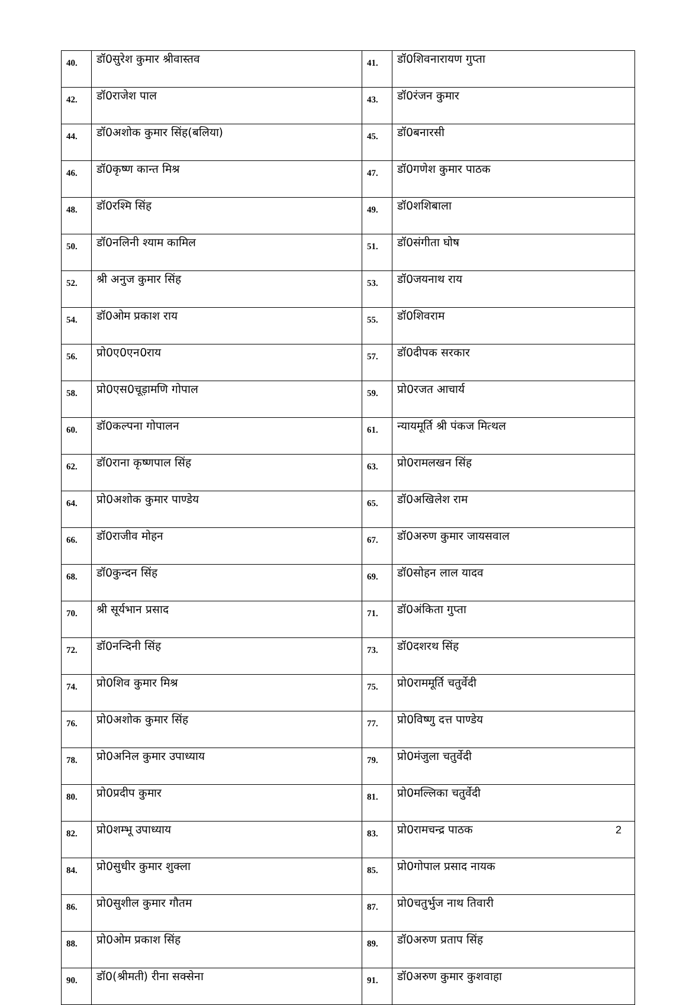| 40. | डॉ0सुरेश कुमार श्रीवास्तव | 41. | डॉ0शिवनारायण गुप्ता |
| 42. | डॉ0राजेश पाल | 43. | डॉ0रंजन कुमार |
| 44. | डॉ0अशोक कुमार सिंह(बलिया) | 45. | डॉ0बनारसी |
| 46. | डॉ0कृष्ण कान्त मिश्र | 47. | डॉ0गणेश कुमार पाठक |
| 48. | डॉ0रश्मि सिंह | 49. | डॉ0शशिबाला |
| 50. | डॉ0नलिनी श्याम कामिल | 51. | डॉ0संगीता घोष |
| 52. | श्री अनुज कुमार सिंह | 53. | डॉ0जयनाथ राय |
| 54. | डॉ0ओम प्रकाश राय | 55. | डॉ0शिवराम |
| 56. | प्रो0ए0एन0राय | 57. | डॉ0दीपक सरकार |
| 58. | प्रो0एस0चूड़ामणि गोपाल | 59. | प्रो0रजत आचार्य |
| 60. | डॉ0कल्पना गोपालन | 61. | न्यायमूर्ति श्री पंकज मित्थल |
| 62. | डॉ0राना कृष्णपाल सिंह | 63. | प्रो0रामलखन सिंह |
| 64. | प्रो0अशोक कुमार पाण्डेय | 65. | डॉ0अखिलेश राम |
| 66. | डॉ0राजीव मोहन | 67. | डॉ0अरुण कुमार जायसवाल |
| 68. | डॉ0कुन्दन सिंह | 69. | डॉ0सोहन लाल यादव |
| 70. | श्री सूर्यभान प्रसाद | 71. | डॉ0अंकिता गुप्ता |
| 72. | डॉ0नन्दिनी सिंह | 73. | डॉ0दशरथ सिंह |
| 74. | प्रो0शिव कुमार मिश्र | 75. | प्रो0राममूर्ति चतुर्वेदी |
| 76. | प्रो0अशोक कुमार सिंह | 77. | प्रो0विष्णु दत्त पाण्डेय |
| 78. | प्रो0अनिल कुमार उपाध्याय | 79. | प्रो0मंजुला चतुर्वेदी |
| 80. | प्रो0प्रदीप कुमार | 81. | प्रो0मल्लिका चतुर्वेदी |
| 82. | प्रो0शम्भू उपाध्याय | 83. | प्रो0रामचन्द्र पाठक |
| 84. | प्रो0सुधीर कुमार शुक्ला | 85. | प्रो0गोपाल प्रसाद नायक |
| 86. | प्रो0सुशील कुमार गौतम | 87. | प्रो0चतुर्भुज नाथ तिवारी |
| 88. | प्रो0ओम प्रकाश सिंह | 89. | डॉ0अरुण प्रताप सिंह |
| 90. | डॉ0(श्रीमती) रीना सक्सेना | 91. | डॉ0अरुण कुमार कुशवाहा |
2